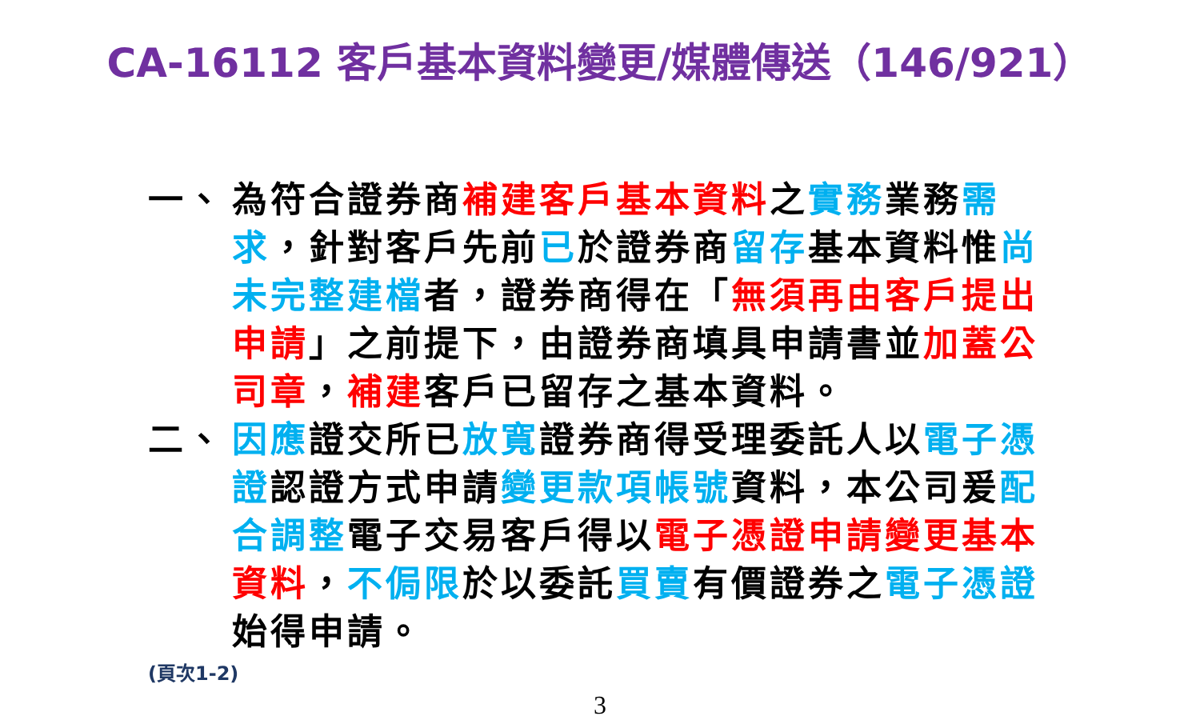CA-16112 客戶基本資料變更/媒體傳送（146/921）
一、 為符合證券商補建客戶基本資料之實務業務需求，針對客戶先前已於證券商留存基本資料惟尚未完整建檔者，證券商得在「無須再由客戶提出申請」之前提下，由證券商填具申請書並加蓋公司章，補建客戶已留存之基本資料。
二、 因應證交所已放寬證券商得受理委託人以電子憑證認證方式申請變更款項帳號資料，本公司爰配合調整電子交易客戶得以電子憑證申請變更基本資料，不侷限於以委託買賣有價證券之電子憑證始得申請。
(頁次1-2)
3